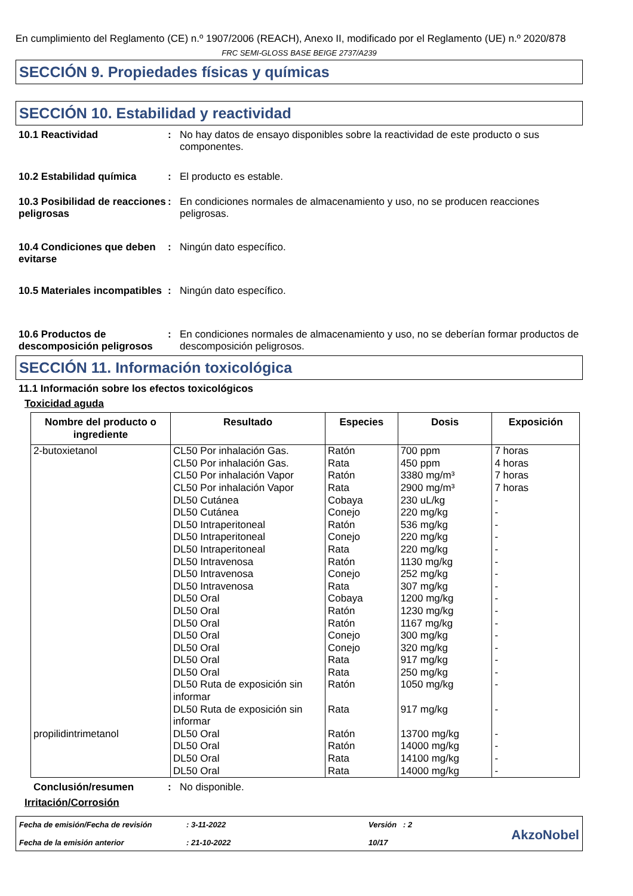En cumplimiento del Reglamento (CE) n.º 1907/2006 (REACH), Anexo II, modificado por el Reglamento (UE) n.º 2020/878
FRC SEMI-GLOSS BASE BEIGE 2737/A239
SECCIÓN 9. Propiedades físicas y químicas
SECCIÓN 10. Estabilidad y reactividad
10.1 Reactividad : No hay datos de ensayo disponibles sobre la reactividad de este producto o sus componentes.
10.2 Estabilidad química : El producto es estable.
10.3 Posibilidad de reacciones peligrosas
: En condiciones normales de almacenamiento y uso, no se producen reacciones peligrosas.
10.4 Condiciones que deben evitarse
: Ningún dato específico.
10.5 Materiales incompatibles
: Ningún dato específico.
10.6 Productos de descomposición peligrosos
: En condiciones normales de almacenamiento y uso, no se deberían formar productos de descomposición peligrosos.
SECCIÓN 11. Información toxicológica
11.1 Información sobre los efectos toxicológicos
Toxicidad aguda
| Nombre del producto o ingrediente | Resultado | Especies | Dosis | Exposición |
| --- | --- | --- | --- | --- |
| 2-butoxietanol | CL50 Por inhalación Gas. CL50 Por inhalación Gas. CL50 Por inhalación Vapor CL50 Por inhalación Vapor DL50 Cutánea DL50 Cutánea DL50 Intraperitoneal DL50 Intraperitoneal DL50 Intraperitoneal DL50 Intravenosa DL50 Intravenosa DL50 Intravenosa DL50 Oral DL50 Oral DL50 Oral DL50 Oral DL50 Oral DL50 Oral DL50 Oral DL50 Ruta de exposición sin informar DL50 Ruta de exposición sin informar | Ratón Rata Ratón Rata Cobaya Conejo Ratón Conejo Rata Ratón Conejo Rata Cobaya Ratón Ratón Conejo Conejo Rata Rata Ratón Rata | 700 ppm 450 ppm 3380 mg/m³ 2900 mg/m³ 230 uL/kg 220 mg/kg 536 mg/kg 220 mg/kg 220 mg/kg 1130 mg/kg 252 mg/kg 307 mg/kg 1200 mg/kg 1230 mg/kg 1167 mg/kg 300 mg/kg 320 mg/kg 917 mg/kg 250 mg/kg 1050 mg/kg 917 mg/kg | 7 horas 4 horas 7 horas 7 horas - - - - - - - - - - - - - - - - - |
| propilidintrimetanol | DL50 Oral DL50 Oral DL50 Oral DL50 Oral | Ratón Ratón Rata Rata | 13700 mg/kg 14000 mg/kg 14100 mg/kg 14000 mg/kg | - - - - |
Conclusión/resumen : No disponible.
Irritación/Corrosión
Fecha de emisión/Fecha de revisión
Fecha de la emisión anterior
: 3-11-2022
: 21-10-2022
Versión : 2
10/17
AkzoNobel